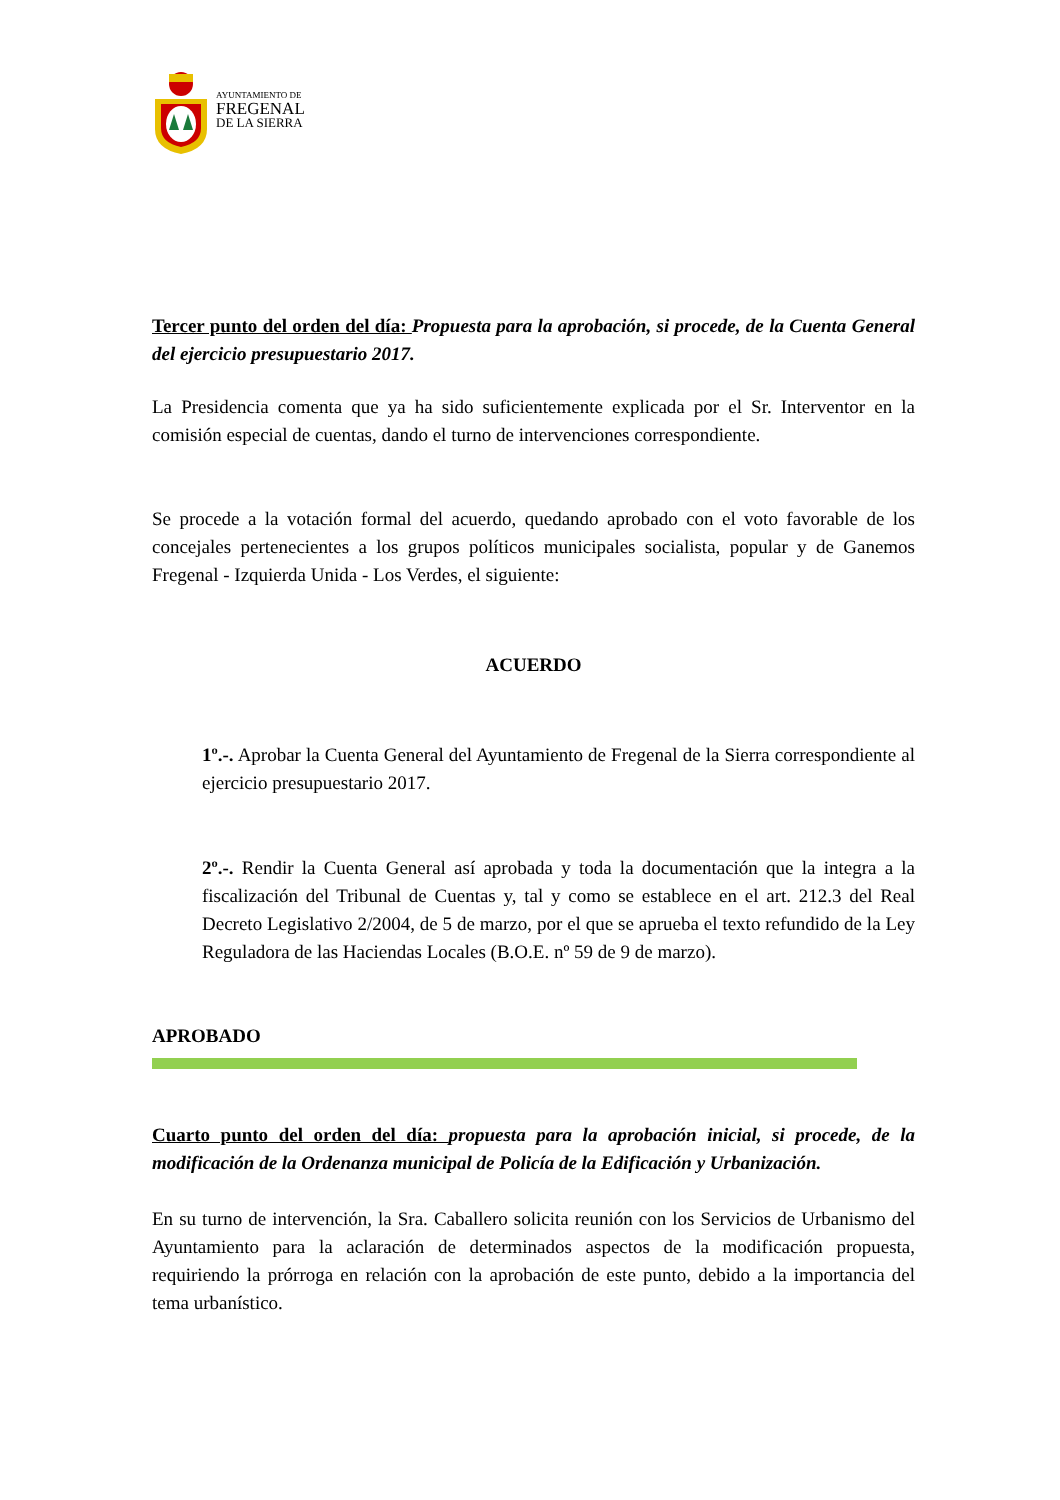AYUNTAMIENTO DE
FREGENAL
DE LA SIERRA
Tercer punto del orden del día: Propuesta para la aprobación, si procede, de la Cuenta General del ejercicio presupuestario 2017.
La Presidencia comenta que ya ha sido suficientemente explicada por el Sr. Interventor en la comisión especial de cuentas, dando el turno de intervenciones correspondiente.
Se procede a la votación formal del acuerdo, quedando aprobado con el voto favorable de los concejales pertenecientes a los grupos políticos municipales socialista, popular y de Ganemos Fregenal - Izquierda Unida - Los Verdes, el siguiente:
ACUERDO
1º.-. Aprobar la Cuenta General del Ayuntamiento de Fregenal de la Sierra correspondiente al ejercicio presupuestario 2017.
2º.-. Rendir la Cuenta General así aprobada y toda la documentación que la integra a la fiscalización del Tribunal de Cuentas y, tal y como se establece en el art. 212.3 del Real Decreto Legislativo 2/2004, de 5 de marzo, por el que se aprueba el texto refundido de la Ley Reguladora de las Haciendas Locales (B.O.E. nº 59 de 9 de marzo).
APROBADO
Cuarto punto del orden del día: propuesta para la aprobación inicial, si procede, de la modificación de la Ordenanza municipal de Policía de la Edificación y Urbanización.
En su turno de intervención, la Sra. Caballero solicita reunión con los Servicios de Urbanismo del Ayuntamiento para la aclaración de determinados aspectos de la modificación propuesta, requiriendo la prórroga en relación con la aprobación de este punto, debido a la importancia del tema urbanístico.